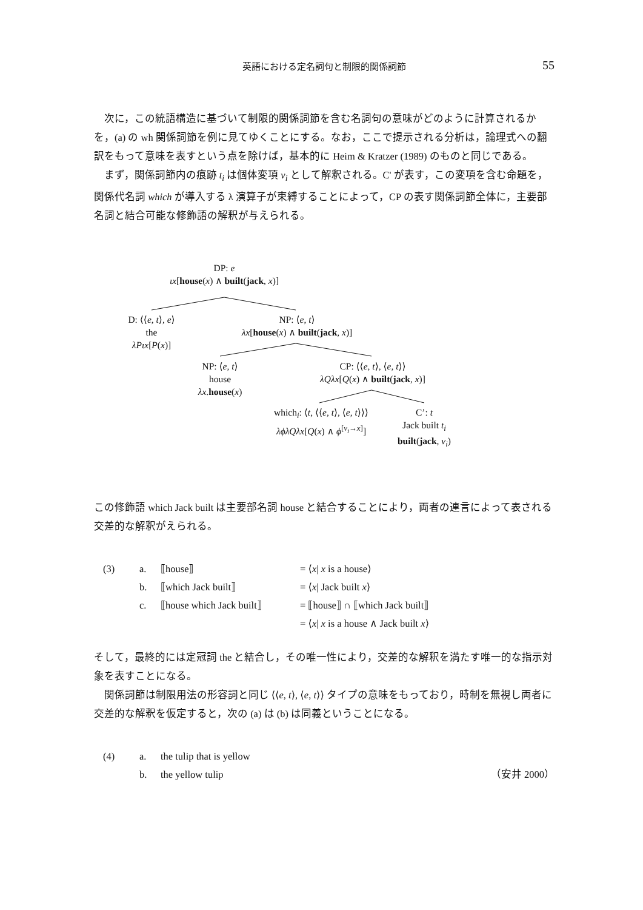英語における定名詞句と制限的関係詞節
55
次に，この統語構造に基づいて制限的関係詞節を含む名詞句の意味がどのように計算されるかを，(a) の wh 関係詞節を例に見てゆくことにする。なお，ここで提示される分析は，論理式への翻訳をもって意味を表すという点を除けば，基本的に Heim & Kratzer (1989) のものと同じである。
まず，関係詞節内の痕跡 t<sub>i</sub> は個体変項 v<sub>i</sub> として解釈される。C' が表す，この変項を含む命題を，関係代名詞 which が導入する λ 演算子が束縛することによって，CP の表す関係詞節全体に，主要部名詞と結合可能な修飾語の解釈が与えられる。
DP: e
ιx[house(x) ∧ built(jack, x)]
D: ⟨⟨e, t⟩, e⟩
the
λPιx[P(x)]
NP: ⟨e, t⟩
λx[house(x) ∧ built(jack, x)]
NP: ⟨e, t⟩
house
λx.house(x)
CP: ⟨⟨e, t⟩, ⟨e, t⟩⟩
λQλx[Q(x) ∧ built(jack, x)]
which<sub>i</sub>: ⟨t, ⟨⟨e, t⟩, ⟨e, t⟩⟩⟩
λϕλQλx[Q(x) ∧ ϕ<sup>[v<sub>i</sub>→x]</sup>]
C’: t
Jack built t<sub>i</sub>
built(jack, v<sub>i</sub>)
この修飾語 which Jack built は主要部名詞 house と結合することにより，両者の連言によって表される交差的な解釈がえられる。
(3)
a.
⟦house⟧
= ⟨x| x is a house⟩
b.
⟦which Jack built⟧
= ⟨x| Jack built x⟩
c.
⟦house which Jack built⟧
= ⟦house⟧ ∩ ⟦which Jack built⟧
= ⟨x| x is a house ∧ Jack built x⟩
そして，最終的には定冠詞 the と結合し，その唯一性により，交差的な解釈を満たす唯一的な指示対象を表すことになる。
関係詞節は制限用法の形容詞と同じ ⟨⟨e, t⟩, ⟨e, t⟩⟩ タイプの意味をもっており，時制を無視し両者に交差的な解釈を仮定すると，次の (a) は (b) は同義ということになる。
(4)
a.
the tulip that is yellow
b.
the yellow tulip
（安井 2000）